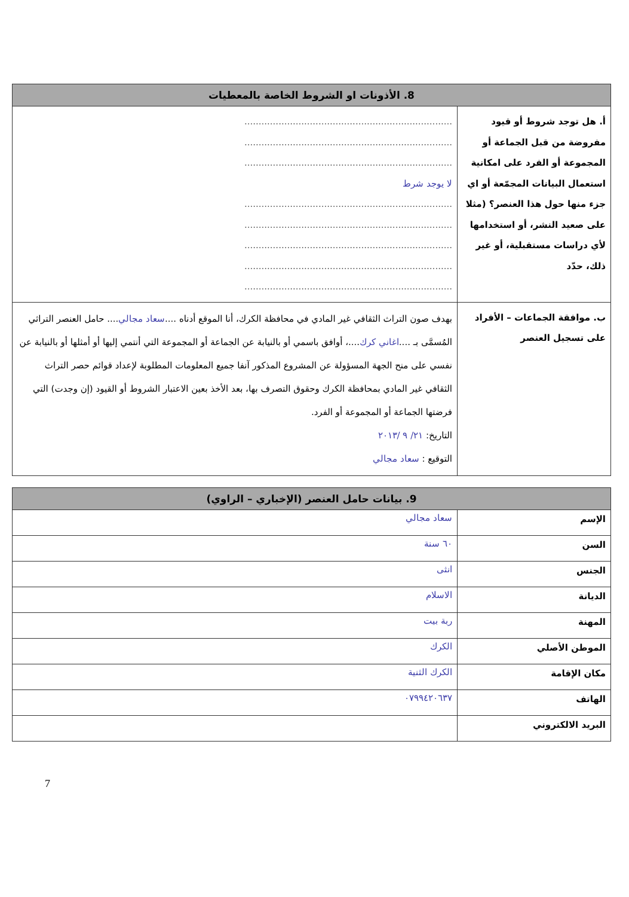| 8. الأذونات او الشروط الخاصة بالمعطيات | |
| --- | --- |
| أ. هل توجد شروط أو قيود مفروضة من قبل الجماعة أو المجموعة أو الفرد على امكانية استعمال البيانات المجمّعة أو اي جزء منها حول هذا العنصر؟ (مثلا على صعيد النشر، أو استخدامها لأي دراسات مستقبلية، أو غير ذلك، حدّد | ......................................................................... ......................................................................... ......................................................................... لا يوجد شرط ......................................................................... ......................................................................... ......................................................................... ......................................................................... ......................................................................... |
| ب. موافقة الجماعات – الأفراد على تسجيل العنصر | بهدف صون التراث الثقافي غير المادي في محافظة الكرك، أنا الموقع أدناه .... سعاد مجالي .... حامل العنصر التراثي المُسمَّى بـ .... اغاني كرك ....، أوافق باسمي أو بالنيابة عن الجماعة أو المجموعة التي أنتمي إليها أو أمثلها أو بالنيابة عن نفسي على منح الجهة المسؤولة عن المشروع المذكور آنفا جميع المعلومات المطلوبة لإعداد قوائم حصر التراث الثقافي غير المادي بمحافظة الكرك وحقوق التصرف بها، بعد الأخذ بعين الاعتبار الشروط أو القيود (إن وجدت) التي فرضتها الجماعة أو المجموعة أو الفرد. التاريخ: ٢١/ ٩ /٢٠١٣ التوقيع : سعاد مجالي |
| 9. بيانات حامل العنصر (الإخباري – الراوي) | |
| --- | --- |
| الإسم | سعاد مجالي |
| السن | ٦٠ سنة |
| الجنس | انثى |
| الديانة | الاسلام |
| المهنة | ربة بيت |
| الموطن الأصلي | الكرك |
| مكان الإقامة | الكرك الثنية |
| الهاتف | ٠٧٩٩٤٢٠٦٣٧ |
| البريد الالكتروني | |
7